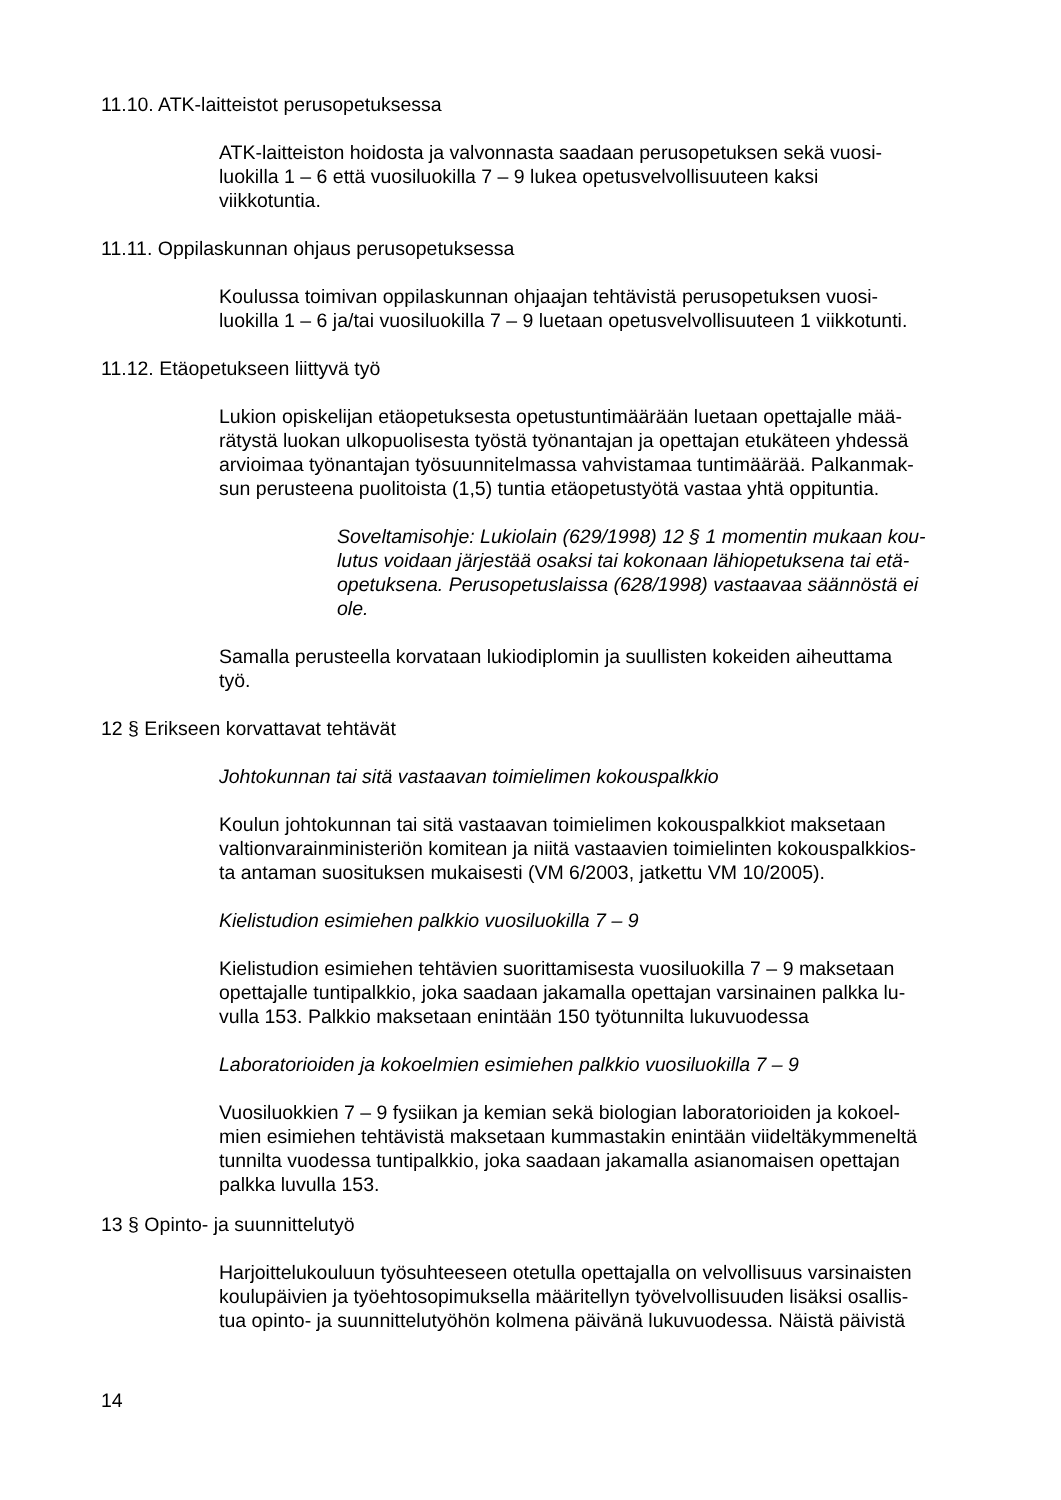11.10. ATK-laitteistot perusopetuksessa
ATK-laitteiston hoidosta ja valvonnasta saadaan perusopetuksen sekä vuosi-
luokilla 1 – 6 että vuosiluokilla 7 – 9 lukea opetusvelvollisuuteen kaksi
viikkotuntia.
11.11. Oppilaskunnan ohjaus perusopetuksessa
Koulussa toimivan oppilaskunnan ohjaajan tehtävistä perusopetuksen vuosi-
luokilla 1 – 6 ja/tai vuosiluokilla 7 – 9 luetaan opetusvelvollisuuteen 1 viikkotunti.
11.12. Etäopetukseen liittyvä työ
Lukion opiskelijan etäopetuksesta opetustuntimäärään luetaan opettajalle mää-
rätystä luokan ulkopuolisesta työstä työnantajan ja opettajan etukäteen yhdessä
arvioimaa työnantajan työsuunnitelmassa vahvistamaa tuntimäärää. Palkanmak-
sun perusteena puolitoista (1,5) tuntia etäopetustyötä vastaa yhtä oppituntia.
Soveltamisohje: Lukiolain (629/1998) 12 § 1 momentin mukaan kou-
lutus voidaan järjestää osaksi tai kokonaan lähiopetuksena tai etä-
opetuksena. Perusopetuslaissa (628/1998) vastaavaa säännöstä ei
ole.
Samalla perusteella korvataan lukiodiplomin ja suullisten kokeiden aiheuttama
työ.
12 § Erikseen korvattavat tehtävät
Johtokunnan tai sitä vastaavan toimielimen kokouspalkkio
Koulun johtokunnan tai sitä vastaavan toimielimen kokouspalkkiot maksetaan
valtionvarainministeriön komitean ja niitä vastaavien toimielinten kokouspalkkios-
ta antaman suosituksen mukaisesti (VM 6/2003, jatkettu VM 10/2005).
Kielistudion esimiehen palkkio vuosiluokilla 7 – 9
Kielistudion esimiehen tehtävien suorittamisesta vuosiluokilla 7 – 9 maksetaan
opettajalle tuntipalkkio, joka saadaan jakamalla opettajan varsinainen palkka lu-
vulla 153. Palkkio maksetaan enintään 150 työtunnilta lukuvuodessa
Laboratorioiden ja kokoelmien esimiehen palkkio vuosiluokilla 7 – 9
Vuosiluokkien 7 – 9 fysiikan ja kemian sekä biologian laboratorioiden ja kokoel-
mien esimiehen tehtävistä maksetaan kummastakin enintään viideltäkymmeneltä
tunnilta vuodessa tuntipalkkio, joka saadaan jakamalla asianomaisen opettajan
palkka luvulla 153.
13 § Opinto- ja suunnittelutyö
Harjoittelukouluun työsuhteeseen otetulla opettajalla on velvollisuus varsinaisten
koulupäivien ja työehtosopimuksella määritellyn työvelvollisuuden lisäksi osallis-
tua opinto- ja suunnittelutyöhön kolmena päivänä lukuvuodessa. Näistä päivistä
14